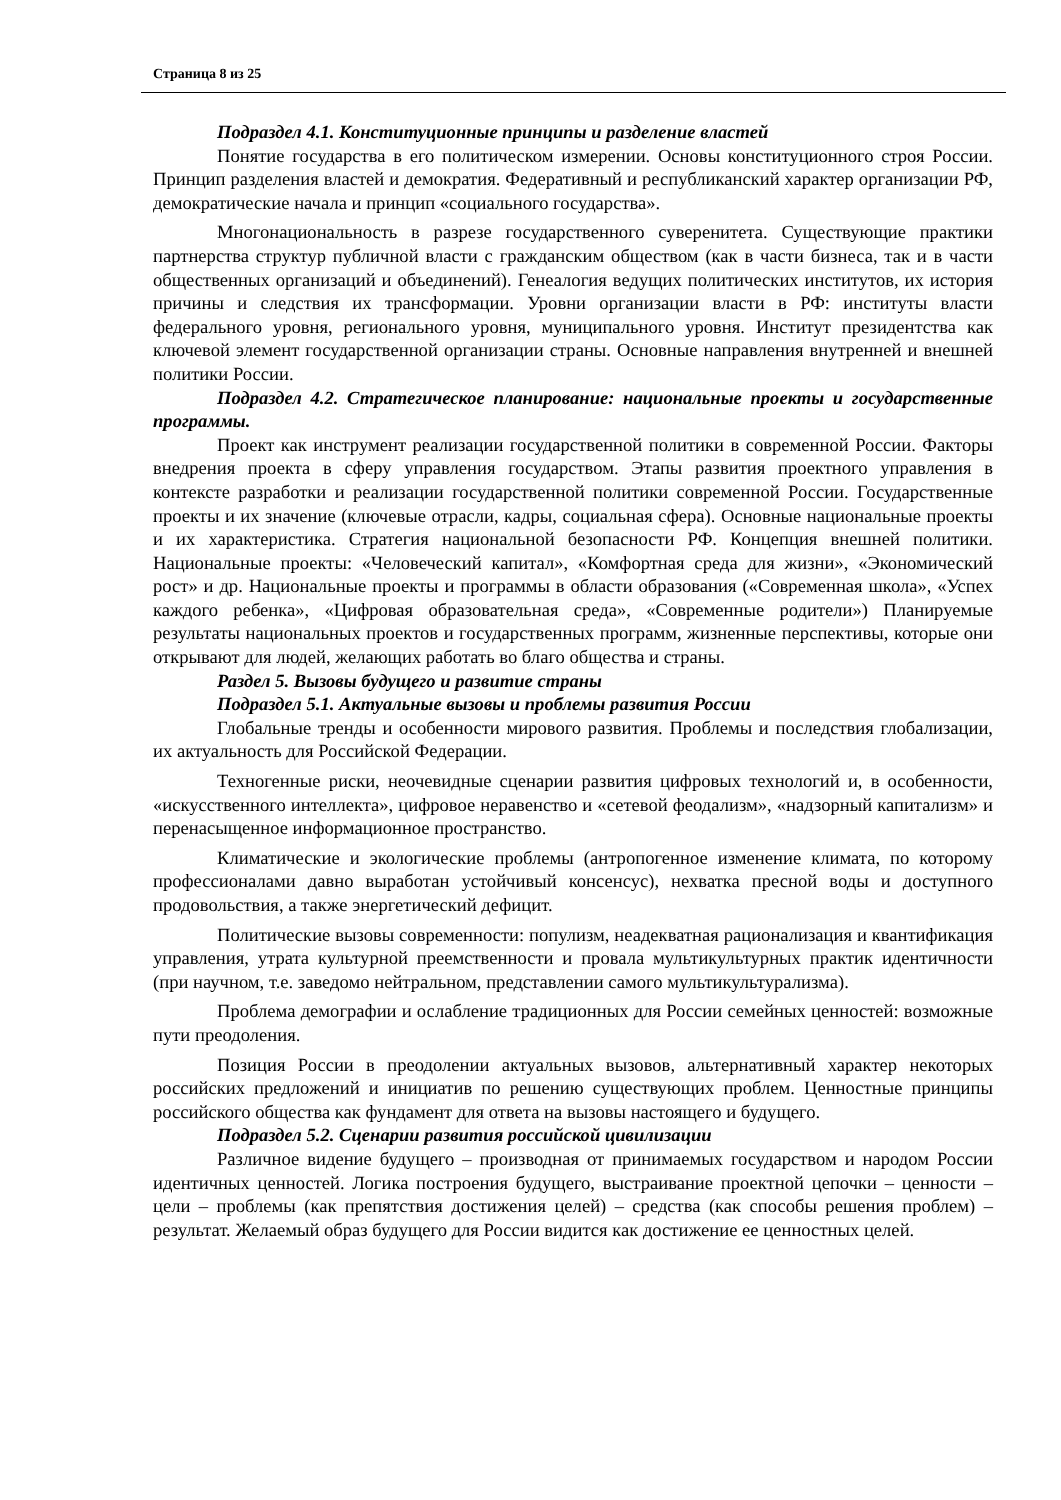Страница 8 из 25
Подраздел 4.1. Конституционные принципы и разделение властей
Понятие государства в его политическом измерении. Основы конституционного строя России. Принцип разделения властей и демократия. Федеративный и республиканский характер организации РФ, демократические начала и принцип «социального государства».
Многонациональность в разрезе государственного суверенитета. Существующие практики партнерства структур публичной власти с гражданским обществом (как в части бизнеса, так и в части общественных организаций и объединений). Генеалогия ведущих политических институтов, их история причины и следствия их трансформации. Уровни организации власти в РФ: институты власти федерального уровня, регионального уровня, муниципального уровня. Институт президентства как ключевой элемент государственной организации страны. Основные направления внутренней и внешней политики России.
Подраздел 4.2. Стратегическое планирование: национальные проекты и государственные программы.
Проект как инструмент реализации государственной политики в современной России. Факторы внедрения проекта в сферу управления государством. Этапы развития проектного управления в контексте разработки и реализации государственной политики современной России. Государственные проекты и их значение (ключевые отрасли, кадры, социальная сфера). Основные национальные проекты и их характеристика. Стратегия национальной безопасности РФ. Концепция внешней политики. Национальные проекты: «Человеческий капитал», «Комфортная среда для жизни», «Экономический рост» и др. Национальные проекты и программы в области образования («Современная школа», «Успех каждого ребенка», «Цифровая образовательная среда», «Современные родители») Планируемые результаты национальных проектов и государственных программ, жизненные перспективы, которые они открывают для людей, желающих работать во благо общества и страны.
Раздел 5. Вызовы будущего и развитие страны
Подраздел 5.1. Актуальные вызовы и проблемы развития России
Глобальные тренды и особенности мирового развития. Проблемы и последствия глобализации, их актуальность для Российской Федерации.
Техногенные риски, неочевидные сценарии развития цифровых технологий и, в особенности, «искусственного интеллекта», цифровое неравенство и «сетевой феодализм», «надзорный капитализм» и перенасыщенное информационное пространство.
Климатические и экологические проблемы (антропогенное изменение климата, по которому профессионалами давно выработан устойчивый консенсус), нехватка пресной воды и доступного продовольствия, а также энергетический дефицит.
Политические вызовы современности: популизм, неадекватная рационализация и квантификация управления, утрата культурной преемственности и провала мультикультурных практик идентичности (при научном, т.е. заведомо нейтральном, представлении самого мультикультурализма).
Проблема демографии и ослабление традиционных для России семейных ценностей: возможные пути преодоления.
Позиция России в преодолении актуальных вызовов, альтернативный характер некоторых российских предложений и инициатив по решению существующих проблем. Ценностные принципы российского общества как фундамент для ответа на вызовы настоящего и будущего.
Подраздел 5.2. Сценарии развития российской цивилизации
Различное видение будущего – производная от принимаемых государством и народом России идентичных ценностей. Логика построения будущего, выстраивание проектной цепочки – ценности – цели – проблемы (как препятствия достижения целей) – средства (как способы решения проблем) – результат. Желаемый образ будущего для России видится как достижение ее ценностных целей.